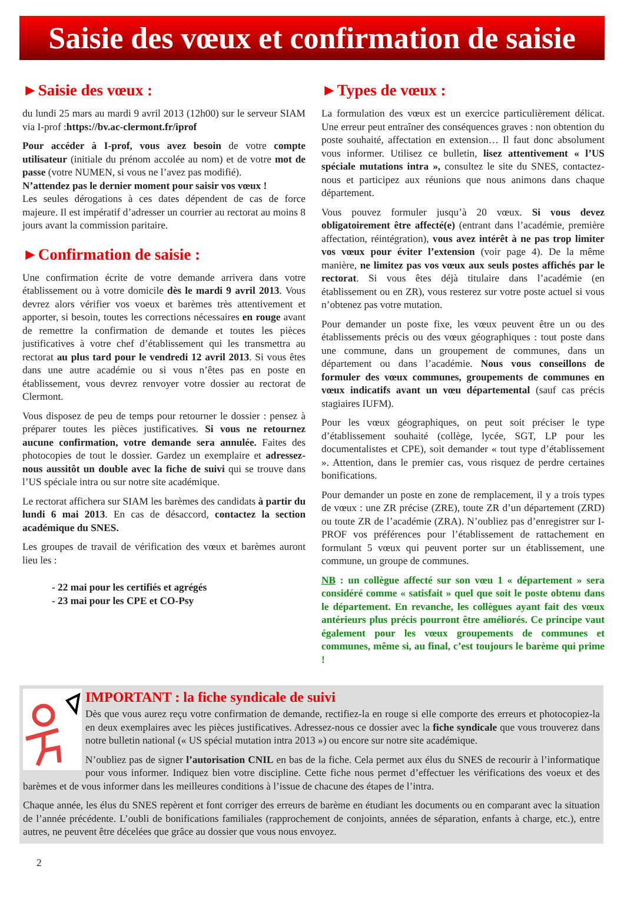Saisie des vœux et confirmation de saisie
►Saisie des vœux :
du lundi 25 mars au mardi 9 avril 2013 (12h00) sur le serveur SIAM via I-prof :https://bv.ac-clermont.fr/iprof
Pour accéder à I-prof, vous avez besoin de votre compte utilisateur (initiale du prénom accolée au nom) et de votre mot de passe (votre NUMEN, si vous ne l’avez pas modifié).
N’attendez pas le dernier moment pour saisir vos vœux !
Les seules dérogations à ces dates dépendent de cas de force majeure. Il est impératif d’adresser un courrier au rectorat au moins 8 jours avant la commission paritaire.
►Confirmation de saisie :
Une confirmation écrite de votre demande arrivera dans votre établissement ou à votre domicile dès le mardi 9 avril 2013. Vous devrez alors vérifier vos voeux et barèmes très attentivement et apporter, si besoin, toutes les corrections nécessaires en rouge avant de remettre la confirmation de demande et toutes les pièces justificatives à votre chef d’établissement qui les transmettra au rectorat au plus tard pour le vendredi 12 avril 2013. Si vous êtes dans une autre académie ou si vous n’êtes pas en poste en établissement, vous devrez renvoyer votre dossier au rectorat de Clermont.
Vous disposez de peu de temps pour retourner le dossier : pensez à préparer toutes les pièces justificatives. Si vous ne retournez aucune confirmation, votre demande sera annulée. Faites des photocopies de tout le dossier. Gardez un exemplaire et adressez-nous aussitôt un double avec la fiche de suivi qui se trouve dans l’US spéciale intra ou sur notre site académique.
Le rectorat affichera sur SIAM les barèmes des candidats à partir du lundi 6 mai 2013. En cas de désaccord, contactez la section académique du SNES.
Les groupes de travail de vérification des vœux et barèmes auront lieu les :
- 22 mai pour les certifiés et agrégés
- 23 mai pour les CPE et CO-Psy
►Types de vœux :
La formulation des vœux est un exercice particulièrement délicat. Une erreur peut entraîner des conséquences graves : non obtention du poste souhaité, affectation en extension… Il faut donc absolument vous informer. Utilisez ce bulletin, lisez attentivement « l’US spéciale mutations intra », consultez le site du SNES, contactez-nous et participez aux réunions que nous animons dans chaque département.
Vous pouvez formuler jusqu’à 20 vœux. Si vous devez obligatoirement être affecté(e) (entrant dans l’académie, première affectation, réintégration), vous avez intérêt à ne pas trop limiter vos vœux pour éviter l’extension (voir page 4). De la même manière, ne limitez pas vos vœux aux seuls postes affichés par le rectorat. Si vous êtes déjà titulaire dans l’académie (en établissement ou en ZR), vous resterez sur votre poste actuel si vous n’obtenez pas votre mutation.
Pour demander un poste fixe, les vœux peuvent être un ou des établissements précis ou des vœux géographiques : tout poste dans une commune, dans un groupement de communes, dans un département ou dans l’académie. Nous vous conseillons de formuler des vœux communes, groupements de communes en vœux indicatifs avant un vœu départemental (sauf cas précis stagiaires IUFM).
Pour les vœux géographiques, on peut soit préciser le type d’établissement souhaité (collège, lycée, SGT, LP pour les documentalistes et CPE), soit demander « tout type d’établissement ». Attention, dans le premier cas, vous risquez de perdre certaines bonifications.
Pour demander un poste en zone de remplacement, il y a trois types de vœux : une ZR précise (ZRE), toute ZR d’un département (ZRD) ou toute ZR de l’académie (ZRA). N’oubliez pas d’enregistrer sur I-PROF vos préférences pour l’établissement de rattachement en formulant 5 vœux qui peuvent porter sur un établissement, une commune, un groupe de communes.
NB : un collègue affecté sur son vœu 1 « département » sera considéré comme « satisfait » quel que soit le poste obtenu dans le département. En revanche, les collègues ayant fait des vœux antérieurs plus précis pourront être améliorés. Ce principe vaut également pour les vœux groupements de communes et communes, même si, au final, c’est toujours le barème qui prime !
IMPORTANT : la fiche syndicale de suivi
Dès que vous aurez reçu votre confirmation de demande, rectifiez-la en rouge si elle comporte des erreurs et photocopiez-la en deux exemplaires avec les pièces justificatives. Adressez-nous ce dossier avec la fiche syndicale que vous trouverez dans notre bulletin national (« US spécial mutation intra 2013 ») ou encore sur notre site académique.
N’oubliez pas de signer l’autorisation CNIL en bas de la fiche. Cela permet aux élus du SNES de recourir à l’informatique pour vous informer. Indiquez bien votre discipline. Cette fiche nous permet d’effectuer les vérifications des voeux et des barèmes et de vous informer dans les meilleures conditions à l’issue de chacune des étapes de l’intra.
Chaque année, les élus du SNES repèrent et font corriger des erreurs de barème en étudiant les documents ou en comparant avec la situation de l’année précédente. L’oubli de bonifications familiales (rapprochement de conjoints, années de séparation, enfants à charge, etc.), entre autres, ne peuvent être décelées que grâce au dossier que vous nous envoyez.
2